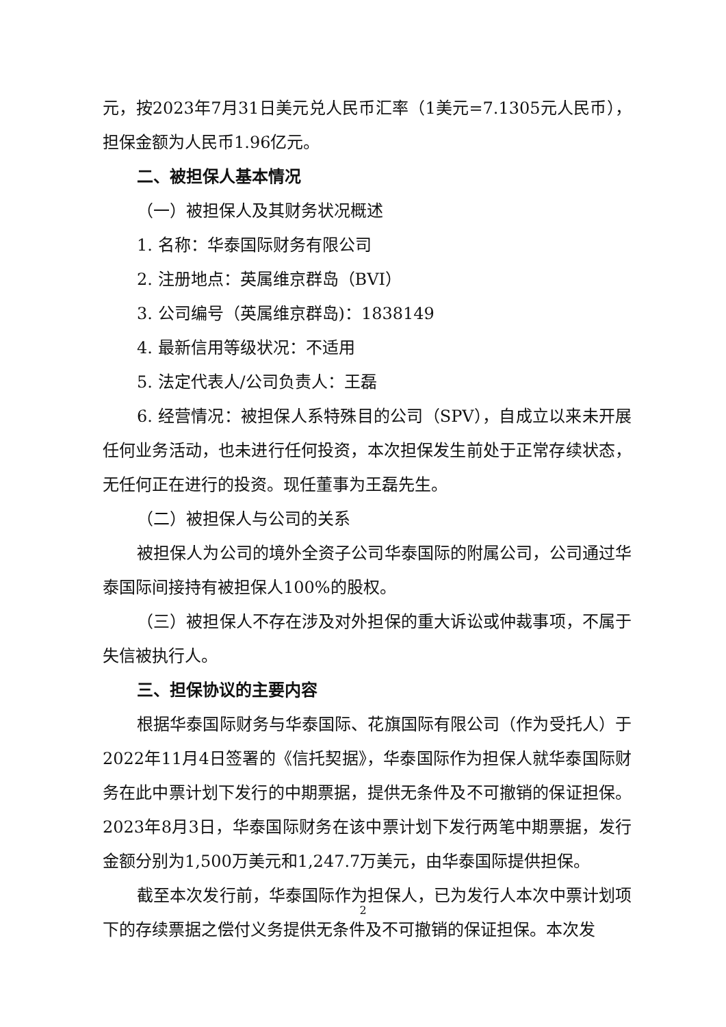元，按2023年7月31日美元兑人民币汇率（1美元=7.1305元人民币），担保金额为人民币1.96亿元。
二、被担保人基本情况
（一）被担保人及其财务状况概述
1. 名称：华泰国际财务有限公司
2. 注册地点：英属维京群岛（BVI）
3. 公司编号（英属维京群岛)：1838149
4. 最新信用等级状况：不适用
5. 法定代表人/公司负责人：王磊
6. 经营情况：被担保人系特殊目的公司（SPV），自成立以来未开展任何业务活动，也未进行任何投资，本次担保发生前处于正常存续状态，无任何正在进行的投资。现任董事为王磊先生。
（二）被担保人与公司的关系
被担保人为公司的境外全资子公司华泰国际的附属公司，公司通过华泰国际间接持有被担保人100%的股权。
（三）被担保人不存在涉及对外担保的重大诉讼或仲裁事项，不属于失信被执行人。
三、担保协议的主要内容
根据华泰国际财务与华泰国际、花旗国际有限公司（作为受托人）于2022年11月4日签署的《信托契据》，华泰国际作为担保人就华泰国际财务在此中票计划下发行的中期票据，提供无条件及不可撤销的保证担保。2023年8月3日，华泰国际财务在该中票计划下发行两笔中期票据，发行金额分别为1,500万美元和1,247.7万美元，由华泰国际提供担保。
截至本次发行前，华泰国际作为担保人，已为发行人本次中票计划项下的存续票据之偿付义务提供无条件及不可撤销的保证担保。本次发
2